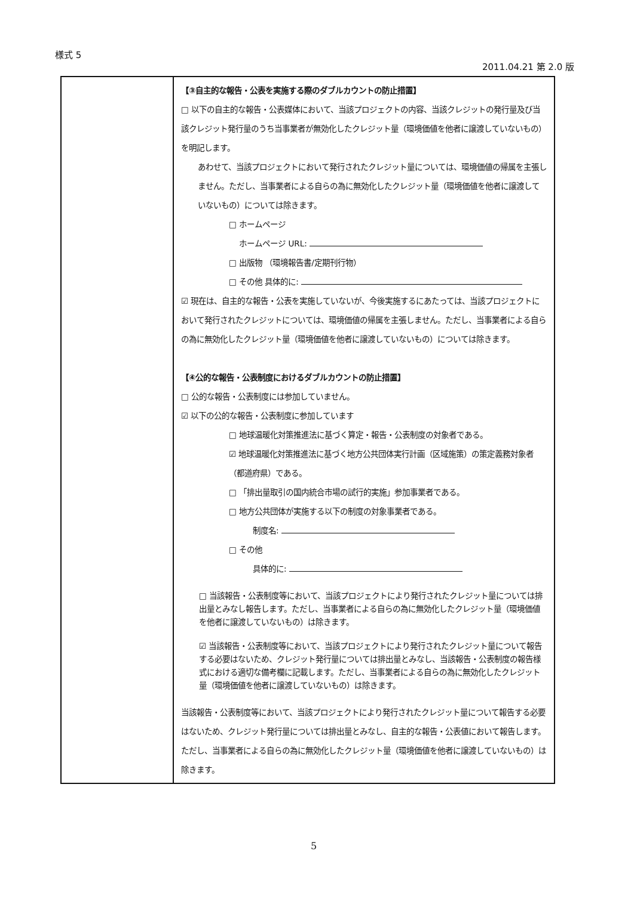様式 5
2011.04.21 第 2.0 版
| | 【③自主的な報告・公表を実施する際のダブルカウントの防止措置】 □ 以下の自主的な報告・公表媒体において、当該プロジェクトの内容、当該クレジットの発行量及び当該クレジット発行量のうち当事業者が無効化したクレジット量（環境価値を他者に譲渡していないもの）を明記します。 あわせて、当該プロジェクトにおいて発行されたクレジット量については、環境価値の帰属を主張しません。ただし、当事業者による自らの為に無効化したクレジット量（環境価値を他者に譲渡していないもの）については除きます。 □ ホームページ ホームページ URL: □ 出版物 （環境報告書/定期刊行物） □ その他 具体的に: ☑ 現在は、自主的な報告・公表を実施していないが、今後実施するにあたっては、当該プロジェクトにおいて発行されたクレジットについては、環境価値の帰属を主張しません。ただし、当事業者による自らの為に無効化したクレジット量（環境価値を他者に譲渡していないもの）については除きます。 【④公的な報告・公表制度におけるダブルカウントの防止措置】 □ 公的な報告・公表制度には参加していません。 ☑ 以下の公的な報告・公表制度に参加しています □ 地球温暖化対策推進法に基づく算定・報告・公表制度の対象者である。 ☑ 地球温暖化対策推進法に基づく地方公共団体実行計画（区域施策）の策定義務対象者（都道府県）である。 □ 「排出量取引の国内統合市場の試行的実施」参加事業者である。 □ 地方公共団体が実施する以下の制度の対象事業者である。 制度名: □ その他 具体的に: □ 当該報告・公表制度等において、当該プロジェクトにより発行されたクレジット量については排出量とみなし報告します。ただし、当事業者による自らの為に無効化したクレジット量（環境価値を他者に譲渡していないもの）は除きます。 ☑ 当該報告・公表制度等において、当該プロジェクトにより発行されたクレジット量について報告する必要はないため、クレジット発行量については排出量とみなし、当該報告・公表制度の報告様式における適切な備考欄に記載します。ただし、当事業者による自らの為に無効化したクレジット量（環境価値を他者に譲渡していないもの）は除きます。 当該報告・公表制度等において、当該プロジェクトにより発行されたクレジット量について報告する必要はないため、クレジット発行量については排出量とみなし、自主的な報告・公表値において報告します。ただし、当事業者による自らの為に無効化したクレジット量（環境価値を他者に譲渡していないもの）は除きます。 |
5